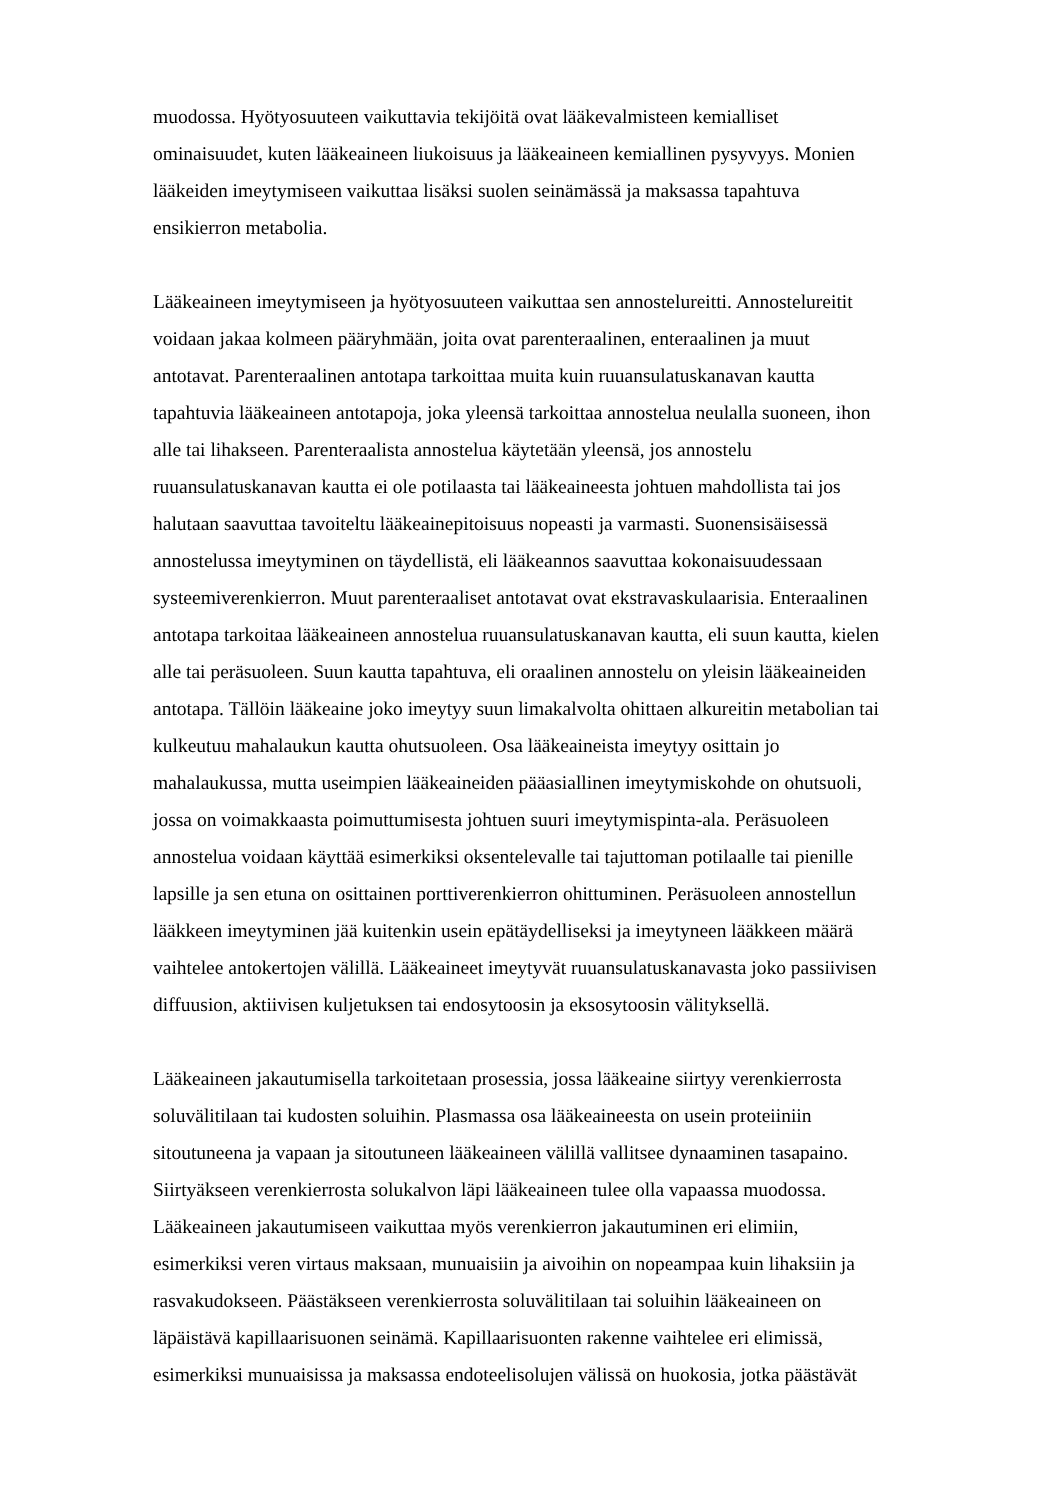muodossa. Hyötyosuuteen vaikuttavia tekijöitä ovat lääkevalmisteen kemialliset
ominaisuudet, kuten lääkeaineen liukoisuus ja lääkeaineen kemiallinen pysyvyys. Monien
lääkeiden imeytymiseen vaikuttaa lisäksi suolen seinämässä ja maksassa tapahtuva
ensikierron metabolia.
Lääkeaineen imeytymiseen ja hyötyosuuteen vaikuttaa sen annostelureitti. Annostelureitit
voidaan jakaa kolmeen pääryhmään, joita ovat parenteraalinen, enteraalinen ja muut
antotavat. Parenteraalinen antotapa tarkoittaa muita kuin ruuansulatuskanavan kautta
tapahtuvia lääkeaineen antotapoja, joka yleensä tarkoittaa annostelua neulalla suoneen, ihon
alle tai lihakseen. Parenteraalista annostelua käytetään yleensä, jos annostelu
ruuansulatuskanavan kautta ei ole potilaasta tai lääkeaineesta johtuen mahdollista tai jos
halutaan saavuttaa tavoiteltu lääkeainepitoisuus nopeasti ja varmasti. Suonensisäisessä
annostelussa imeytyminen on täydellistä, eli lääkeannos saavuttaa kokonaisuudessaan
systeemiverenkierron. Muut parenteraaliset antotavat ovat ekstravaskulaarisia. Enteraalinen
antotapa tarkoitaa lääkeaineen annostelua ruuansulatuskanavan kautta, eli suun kautta, kielen
alle tai peräsuoleen. Suun kautta tapahtuva, eli oraalinen annostelu on yleisin lääkeaineiden
antotapa. Tällöin lääkeaine joko imeytyy suun limakalvolta ohittaen alkureitin metabolian tai
kulkeutuu mahalaukun kautta ohutsuoleen. Osa lääkeaineista imeytyy osittain jo
mahalaukussa, mutta useimpien lääkeaineiden pääasiallinen imeytymiskohde on ohutsuoli,
jossa on voimakkaasta poimuttumisesta johtuen suuri imeytymispinta-ala. Peräsuoleen
annostelua voidaan käyttää esimerkiksi oksentelevalle tai tajuttoman potilaalle tai pienille
lapsille ja sen etuna on osittainen porttiverenkierron ohittuminen. Peräsuoleen annostellun
lääkkeen imeytyminen jää kuitenkin usein epätäydelliseksi ja imeytyneen lääkkeen määrä
vaihtelee antokertojen välillä. Lääkeaineet imeytyvät ruuansulatuskanavasta joko passiivisen
diffuusion, aktiivisen kuljetuksen tai endosytoosin ja eksosytoosin välityksellä.
Lääkeaineen jakautumisella tarkoitetaan prosessia, jossa lääkeaine siirtyy verenkierrosta
soluvälitilaan tai kudosten soluihin. Plasmassa osa lääkeaineesta on usein proteiiniin
sitoutuneena ja vapaan ja sitoutuneen lääkeaineen välillä vallitsee dynaaminen tasapaino.
Siirtyäkseen verenkierrosta solukalvon läpi lääkeaineen tulee olla vapaassa muodossa.
Lääkeaineen jakautumiseen vaikuttaa myös verenkierron jakautuminen eri elimiin,
esimerkiksi veren virtaus maksaan, munuaisiin ja aivoihin on nopeampaa kuin lihaksiin ja
rasvakudokseen. Päästäkseen verenkierrosta soluvälitilaan tai soluihin lääkeaineen on
läpäistävä kapillaarisuonen seinämä. Kapillaarisuonten rakenne vaihtelee eri elimissä,
esimerkiksi munuaisissa ja maksassa endoteelisolujen välissä on huokosia, jotka päästävät